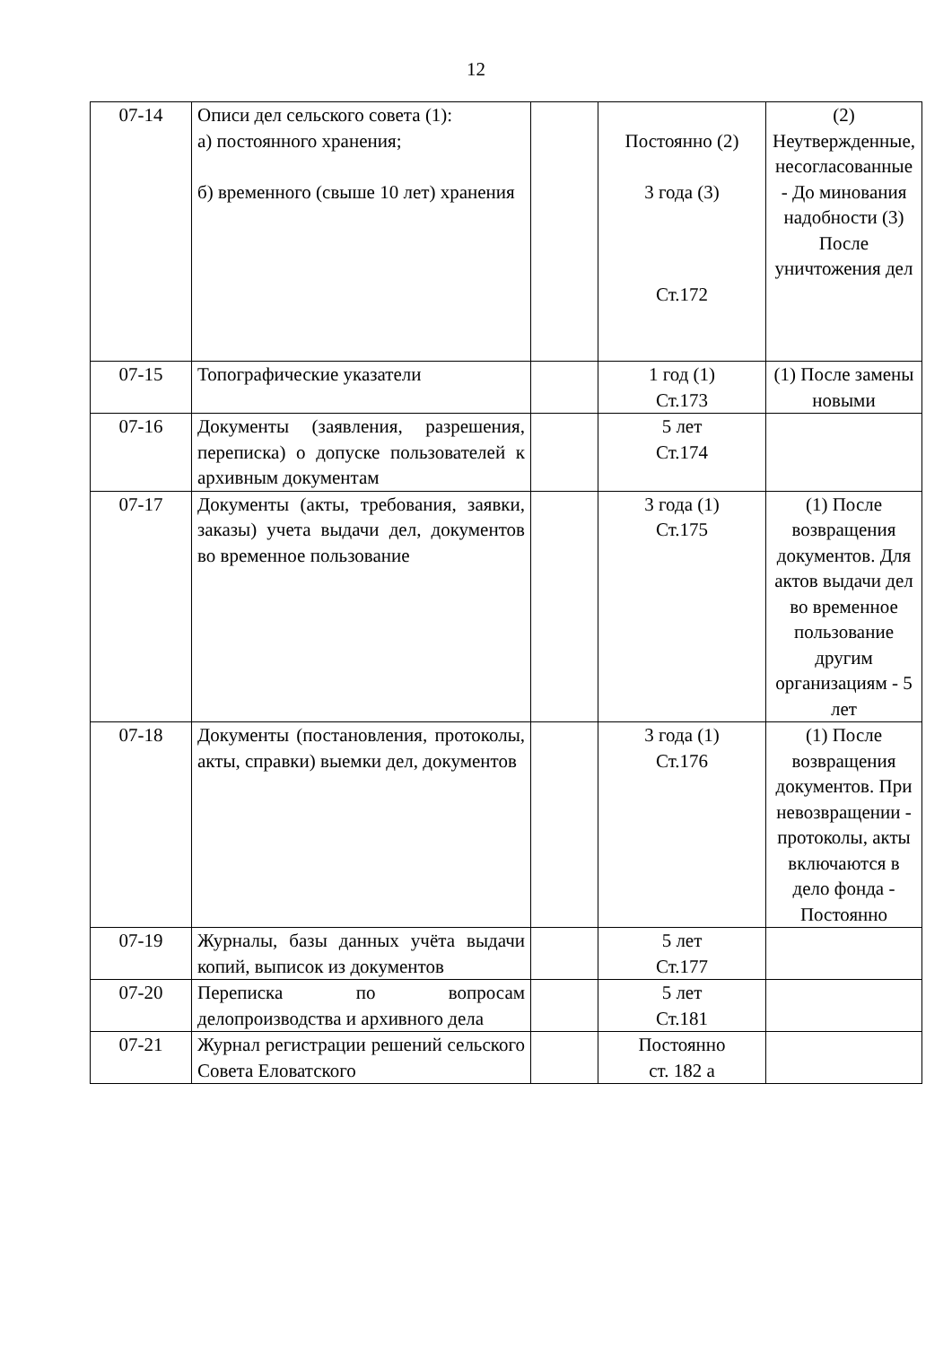12
| 07-14 | Описи дел сельского совета (1): а) постоянного хранения; б) временного (свыше 10 лет) хранения | | Постоянно (2) 3 года (3) Ст.172 | (2) Неутвержденные, несогласованные - До минования надобности (3) После уничтожения дел |
| 07-15 | Топографические указатели | | 1 год (1) Ст.173 | (1) После замены новыми |
| 07-16 | Документы (заявления, разрешения, переписка) о допуске пользователей к архивным документам | | 5 лет Ст.174 | |
| 07-17 | Документы (акты, требования, заявки, заказы) учета выдачи дел, документов во временное пользование | | 3 года (1) Ст.175 | (1) После возвращения документов. Для актов выдачи дел во временное пользование другим организациям - 5 лет |
| 07-18 | Документы (постановления, протоколы, акты, справки) выемки дел, документов | | 3 года (1) Ст.176 | (1) После возвращения документов. При невозвращении - протоколы, акты включаются в дело фонда - Постоянно |
| 07-19 | Журналы, базы данных учёта выдачи копий, выписок из документов | | 5 лет Ст.177 | |
| 07-20 | Переписка по вопросам делопроизводства и архивного дела | | 5 лет Ст.181 | |
| 07-21 | Журнал регистрации решений сельского Совета Еловатского | | Постоянно ст. 182 а | |